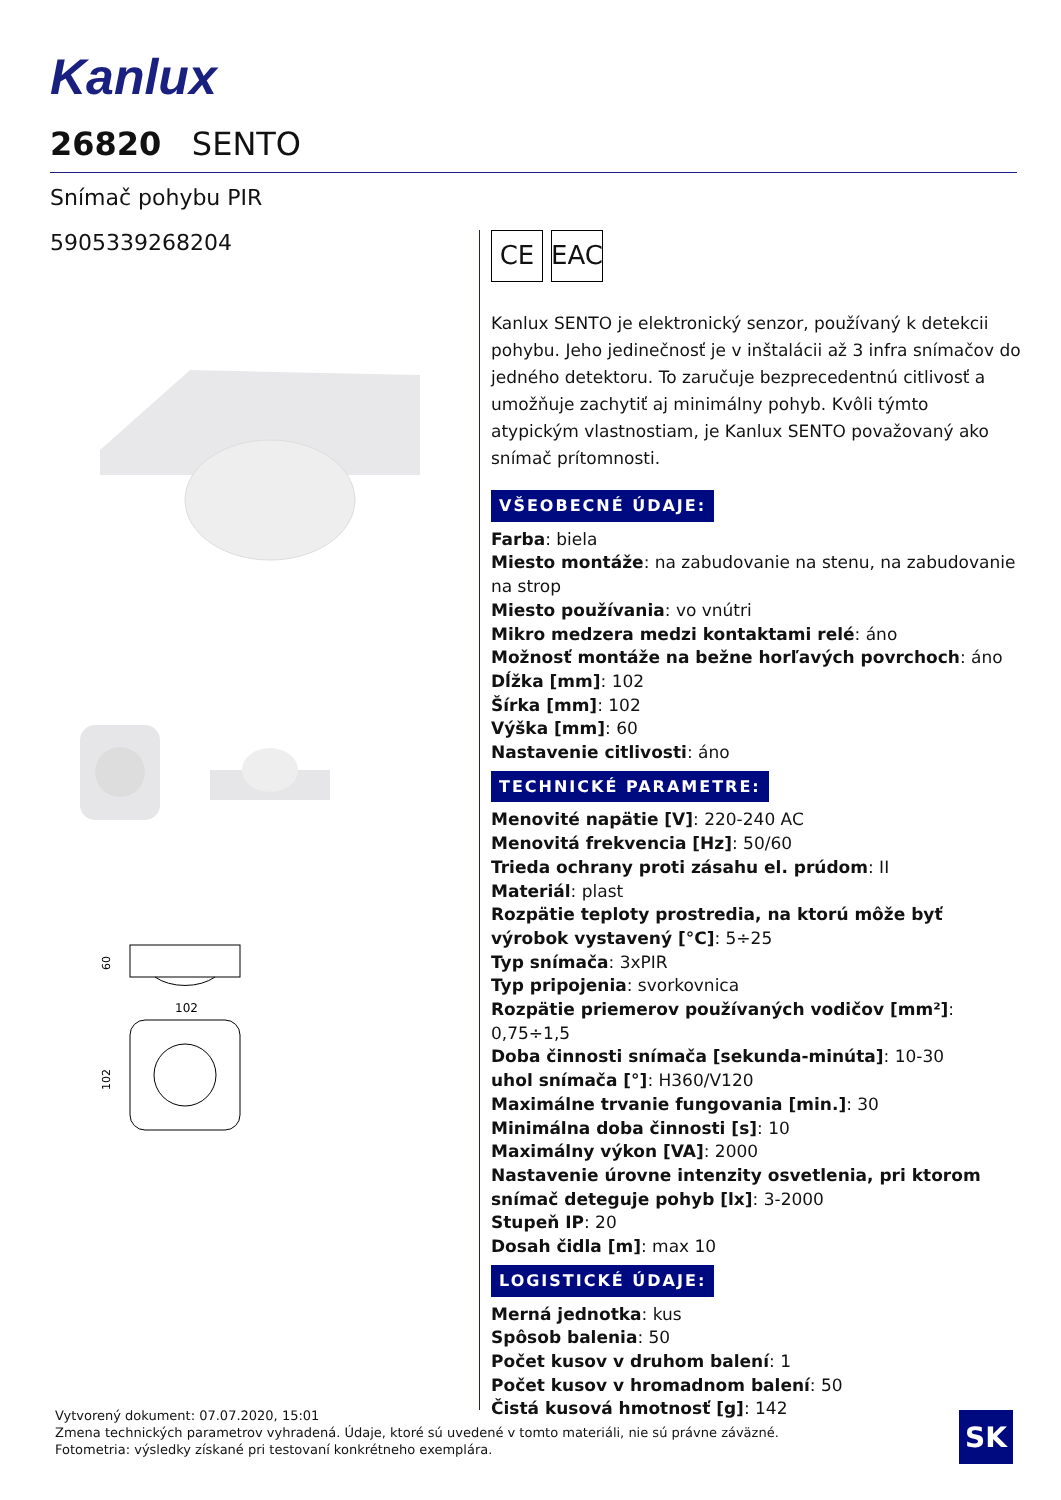Kanlux
26820 SENTO
Snímač pohybu PIR
5905339268204
60
102
102
CE EAC
Kanlux SENTO je elektronický senzor, používaný k detekcii pohybu. Jeho jedinečnosť je v inštalácii až 3 infra snímačov do jedného detektoru. To zaručuje bezprecedentnú citlivosť a umožňuje zachytiť aj minimálny pohyb. Kvôli týmto atypickým vlastnostiam, je Kanlux SENTO považovaný ako snímač prítomnosti.
VŠEOBECNÉ ÚDAJE:
Farba: biela
Miesto montáže: na zabudovanie na stenu, na zabudovanie na strop
Miesto používania: vo vnútri
Mikro medzera medzi kontaktami relé: áno
Možnosť montáže na bežne horľavých povrchoch: áno
Dĺžka [mm]: 102
Šírka [mm]: 102
Výška [mm]: 60
Nastavenie citlivosti: áno
TECHNICKÉ PARAMETRE:
Menovité napätie [V]: 220-240 AC
Menovitá frekvencia [Hz]: 50/60
Trieda ochrany proti zásahu el. prúdom: II
Materiál: plast
Rozpätie teploty prostredia, na ktorú môže byť výrobok vystavený [°C]: 5÷25
Typ snímača: 3xPIR
Typ pripojenia: svorkovnica
Rozpätie priemerov používaných vodičov [mm²]: 0,75÷1,5
Doba činnosti snímača [sekunda-minúta]: 10-30
uhol snímača [°]: H360/V120
Maximálne trvanie fungovania [min.]: 30
Minimálna doba činnosti [s]: 10
Maximálny výkon [VA]: 2000
Nastavenie úrovne intenzity osvetlenia, pri ktorom snímač deteguje pohyb [lx]: 3-2000
Stupeň IP: 20
Dosah čidla [m]: max 10
LOGISTICKÉ ÚDAJE:
Merná jednotka: kus
Spôsob balenia: 50
Počet kusov v druhom balení: 1
Počet kusov v hromadnom balení: 50
Čistá kusová hmotnosť [g]: 142
Vytvorený dokument: 07.07.2020, 15:01
Zmena technických parametrov vyhradená. Údaje, ktoré sú uvedené v tomto materiáli, nie sú právne záväzné.
Fotometria: výsledky získané pri testovaní konkrétneho exemplára.
SK